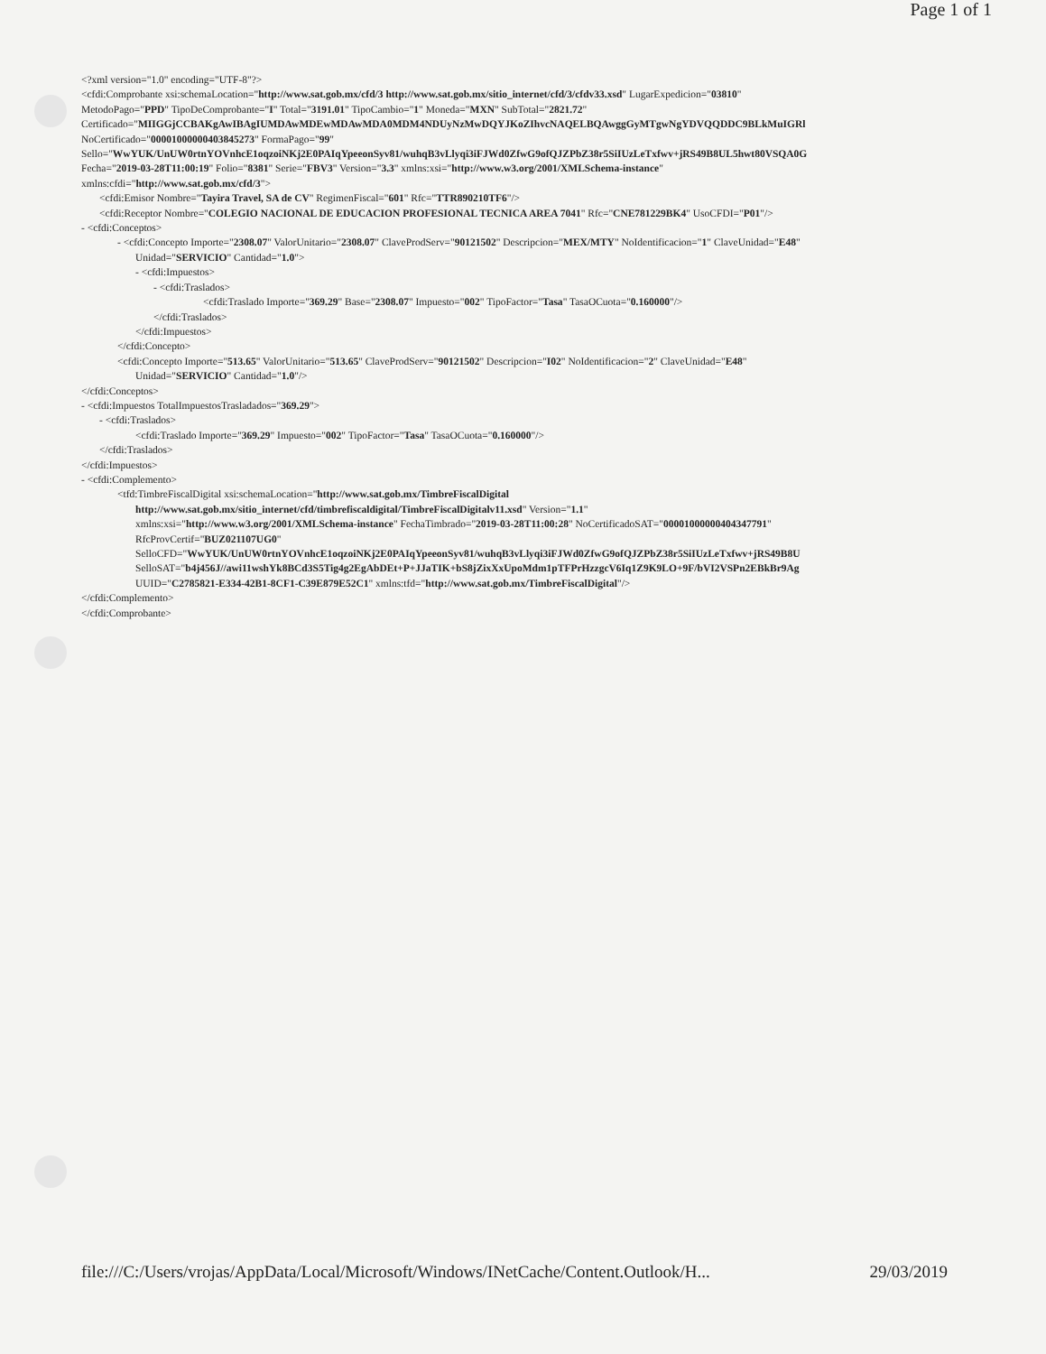Page 1 of 1
<?xml version="1.0" encoding="UTF-8"?>
<cfdi:Comprobante xsi:schemaLocation="http://www.sat.gob.mx/cfd/3 http://www.sat.gob.mx/sitio_internet/cfd/3/cfdv33.xsd" LugarExpedicion="03810"
MetodoPago="PPD" TipoDeComprobante="I" Total="3191.01" TipoCambio="1" Moneda="MXN" SubTotal="2821.72"
Certificado="MIIGGjCCBAKgAwIBAgIUMDAwMDEwMDAwMDA0MDM4NDUyNzMwDQYJKoZIhvcNAQELBQAwggGyMTgwNgYDVQQDDC9BLkMuIGRl
NoCertificado="00001000000403845273" FormaPago="99"
Sello="WwYUK/UnUW0rtnYOVnhcE1oqzoiNKj2E0PAIqYpeeonSyv81/wuhqB3vLlyqi3iFJWd0ZfwG9ofQJZPbZ38r5SiIUzLeTxfwv+jRS49B8UL5hwt80VSQA0G
Fecha="2019-03-28T11:00:19" Folio="8381" Serie="FBV3" Version="3.3" xmlns:xsi="http://www.w3.org/2001/XMLSchema-instance"
xmlns:cfdi="http://www.sat.gob.mx/cfd/3">
<cfdi:Emisor Nombre="Tayira Travel, SA de CV" RegimenFiscal="601" Rfc="TTR890210TF6"/>
<cfdi:Receptor Nombre="COLEGIO NACIONAL DE EDUCACION PROFESIONAL TECNICA AREA 7041" Rfc="CNE781229BK4" UsoCFDI="P01"/>
- <cfdi:Conceptos>
- <cfdi:Concepto Importe="2308.07" ValorUnitario="2308.07" ClaveProdServ="90121502" Descripcion="MEX/MTY" NoIdentificacion="1" ClaveUnidad="E48"
Unidad="SERVICIO" Cantidad="1.0">
- <cfdi:Impuestos>
- <cfdi:Traslados>
<cfdi:Traslado Importe="369.29" Base="2308.07" Impuesto="002" TipoFactor="Tasa" TasaOCuota="0.160000"/>
</cfdi:Traslados>
</cfdi:Impuestos>
</cfdi:Concepto>
<cfdi:Concepto Importe="513.65" ValorUnitario="513.65" ClaveProdServ="90121502" Descripcion="I02" NoIdentificacion="2" ClaveUnidad="E48"
Unidad="SERVICIO" Cantidad="1.0"/>
</cfdi:Conceptos>
- <cfdi:Impuestos TotalImpuestosTrasladados="369.29">
- <cfdi:Traslados>
<cfdi:Traslado Importe="369.29" Impuesto="002" TipoFactor="Tasa" TasaOCuota="0.160000"/>
</cfdi:Traslados>
</cfdi:Impuestos>
- <cfdi:Complemento>
<tfd:TimbreFiscalDigital xsi:schemaLocation="http://www.sat.gob.mx/TimbreFiscalDigital
http://www.sat.gob.mx/sitio_internet/cfd/timbrefiscaldigital/TimbreFiscalDigitalv11.xsd" Version="1.1"
xmlns:xsi="http://www.w3.org/2001/XMLSchema-instance" FechaTimbrado="2019-03-28T11:00:28" NoCertificadoSAT="00001000000404347791"
RfcProvCertif="BUZ021107UG0"
SelloCFD="WwYUK/UnUW0rtnYOVnhcE1oqzoiNKj2E0PAIqYpeeonSyv81/wuhqB3vLlyqi3iFJWd0ZfwG9ofQJZPbZ38r5SiIUzLeTxfwv+jRS49B8U
SelloSAT="b4j456J//awi11wshYk8BCd3S5Tig4g2EgAbDEt+P+JJaTIK+bS8jZixXxUpoMdm1pTFPrHzzgcV6Iq1Z9K9LO+9F/bVI2VSPn2EBkBr9Ag
UUID="C2785821-E334-42B1-8CF1-C39E879E52C1" xmlns:tfd="http://www.sat.gob.mx/TimbreFiscalDigital"/>
</cfdi:Complemento>
</cfdi:Comprobante>
file:///C:/Users/vrojas/AppData/Local/Microsoft/Windows/INetCache/Content.Outlook/H... 29/03/2019